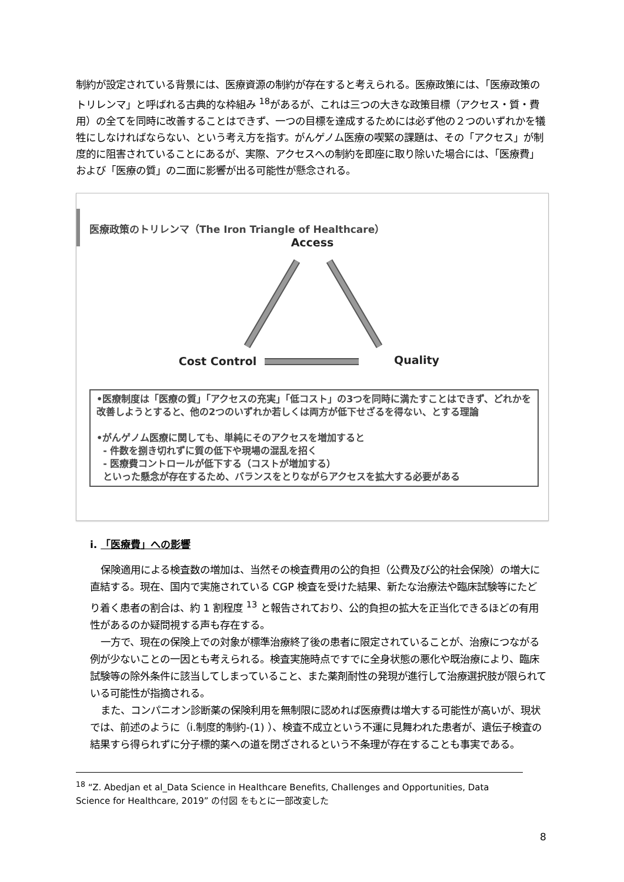制約が設定されている背景には、医療資源の制約が存在すると考えられる。医療政策には、「医療政策のトリレンマ」と呼ばれる古典的な枠組み <sup>18</sup>があるが、これは三つの大きな政策目標（アクセス・質・費用）の全てを同時に改善することはできず、一つの目標を達成するためには必ず他の２つのいずれかを犠牲にしなければならない、という考え方を指す。がんゲノム医療の喫緊の課題は、その「アクセス」が制度的に阻害されていることにあるが、実際、アクセスへの制約を即座に取り除いた場合には、「医療費」および「医療の質」の二面に影響が出る可能性が懸念される。
医療政策のトリレンマ（The Iron Triangle of Healthcare）
Access
Cost Control
Quality
•医療制度は「医療の質」「アクセスの充実」「低コスト」の3つを同時に満たすことはできず、どれかを改善しようとすると、他の2つのいずれか若しくは両方が低下せざるを得ない、とする理論
•がんゲノム医療に関しても、単純にそのアクセスを増加すると
- 件数を捌き切れずに質の低下や現場の混乱を招く
- 医療費コントロールが低下する（コストが増加する）
といった懸念が存在するため、バランスをとりながらアクセスを拡大する必要がある
i. 「医療費」への影響
保険適用による検査数の増加は、当然その検査費用の公的負担（公費及び公的社会保険）の増大に直結する。現在、国内で実施されている CGP 検査を受けた結果、新たな治療法や臨床試験等にたどり着く患者の割合は、約 1 割程度 <sup>13</sup> と報告されており、公的負担の拡大を正当化できるほどの有用性があるのか疑問視する声も存在する。
一方で、現在の保険上での対象が標準治療終了後の患者に限定されていることが、治療につながる例が少ないことの一因とも考えられる。検査実施時点ですでに全身状態の悪化や既治療により、臨床試験等の除外条件に該当してしまっていること、また薬剤耐性の発現が進行して治療選択肢が限られている可能性が指摘される。
また、コンパニオン診断薬の保険利用を無制限に認めれば医療費は増大する可能性が高いが、現状では、前述のように（i.制度的制約-(1) ）、検査不成立という不運に見舞われた患者が、遺伝子検査の結果すら得られずに分子標的薬への道を閉ざされるという不条理が存在することも事実である。
<sup>18</sup> “Z. Abedjan et al_Data Science in Healthcare Benefits, Challenges and Opportunities, Data Science for Healthcare, 2019” の付図 をもとに一部改変した
8